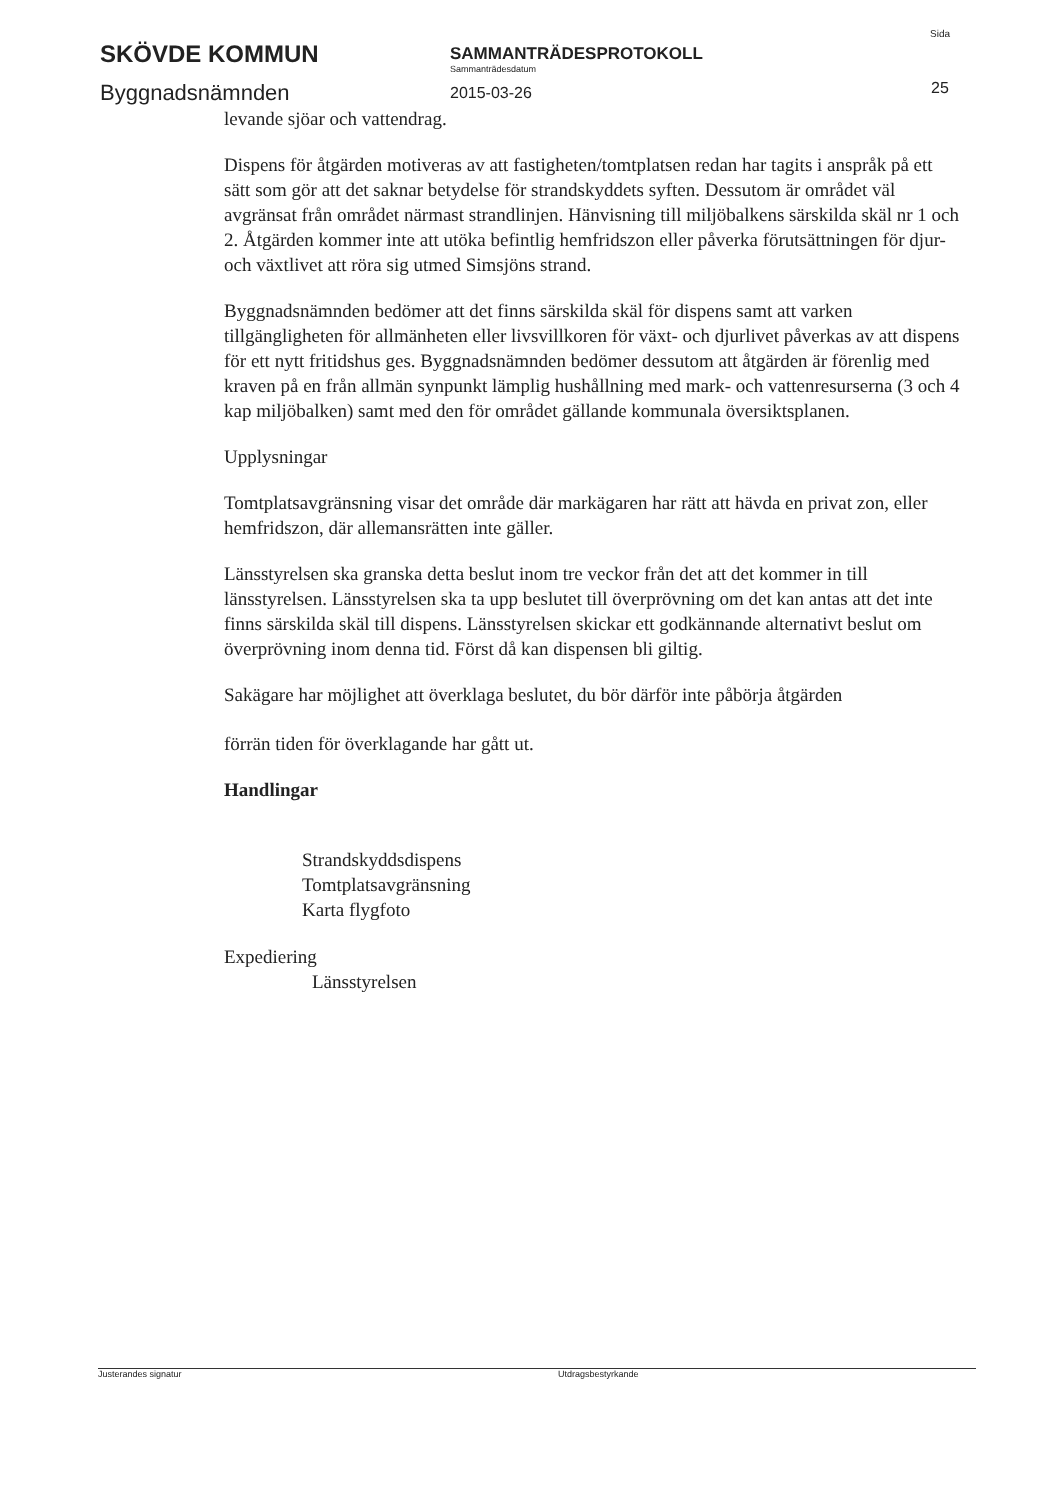SKÖVDE KOMMUN
Byggnadsnämnden
SAMMANTRÄDESPROTOKOLL
Sammanträdesdatum
2015-03-26
Sida
25
levande sjöar och vattendrag.
Dispens för åtgärden motiveras av att fastigheten/tomtplatsen redan har tagits i anspråk på ett sätt som gör att det saknar betydelse för strandskyddets syften. Dessutom är området väl avgränsat från området närmast strandlinjen. Hänvisning till miljöbalkens särskilda skäl nr 1 och 2. Åtgärden kommer inte att utöka befintlig hemfridszon eller påverka förutsättningen för djur- och växtlivet att röra sig utmed Simsjöns strand.
Byggnadsnämnden bedömer att det finns särskilda skäl för dispens samt att varken tillgängligheten för allmänheten eller livsvillkoren för växt- och djurlivet påverkas av att dispens för ett nytt fritidshus ges. Byggnadsnämnden bedömer dessutom att åtgärden är förenlig med kraven på en från allmän synpunkt lämplig hushållning med mark- och vattenresurserna (3 och 4 kap miljöbalken) samt med den för området gällande kommunala översiktsplanen.
Upplysningar
Tomtplatsavgränsning visar det område där markägaren har rätt att hävda en privat zon, eller hemfridszon, där allemansrätten inte gäller.
Länsstyrelsen ska granska detta beslut inom tre veckor från det att det kommer in till länsstyrelsen. Länsstyrelsen ska ta upp beslutet till överprövning om det kan antas att det inte finns särskilda skäl till dispens. Länsstyrelsen skickar ett godkännande alternativt beslut om överprövning inom denna tid. Först då kan dispensen bli giltig.
Sakägare har möjlighet att överklaga beslutet, du bör därför inte påbörja åtgärden
förrän tiden för överklagande har gått ut.
Handlingar
Strandskyddsdispens
Tomtplatsavgränsning
Karta flygfoto
Expediering
Länsstyrelsen
Justerandes signatur Utdragsbestyrkande